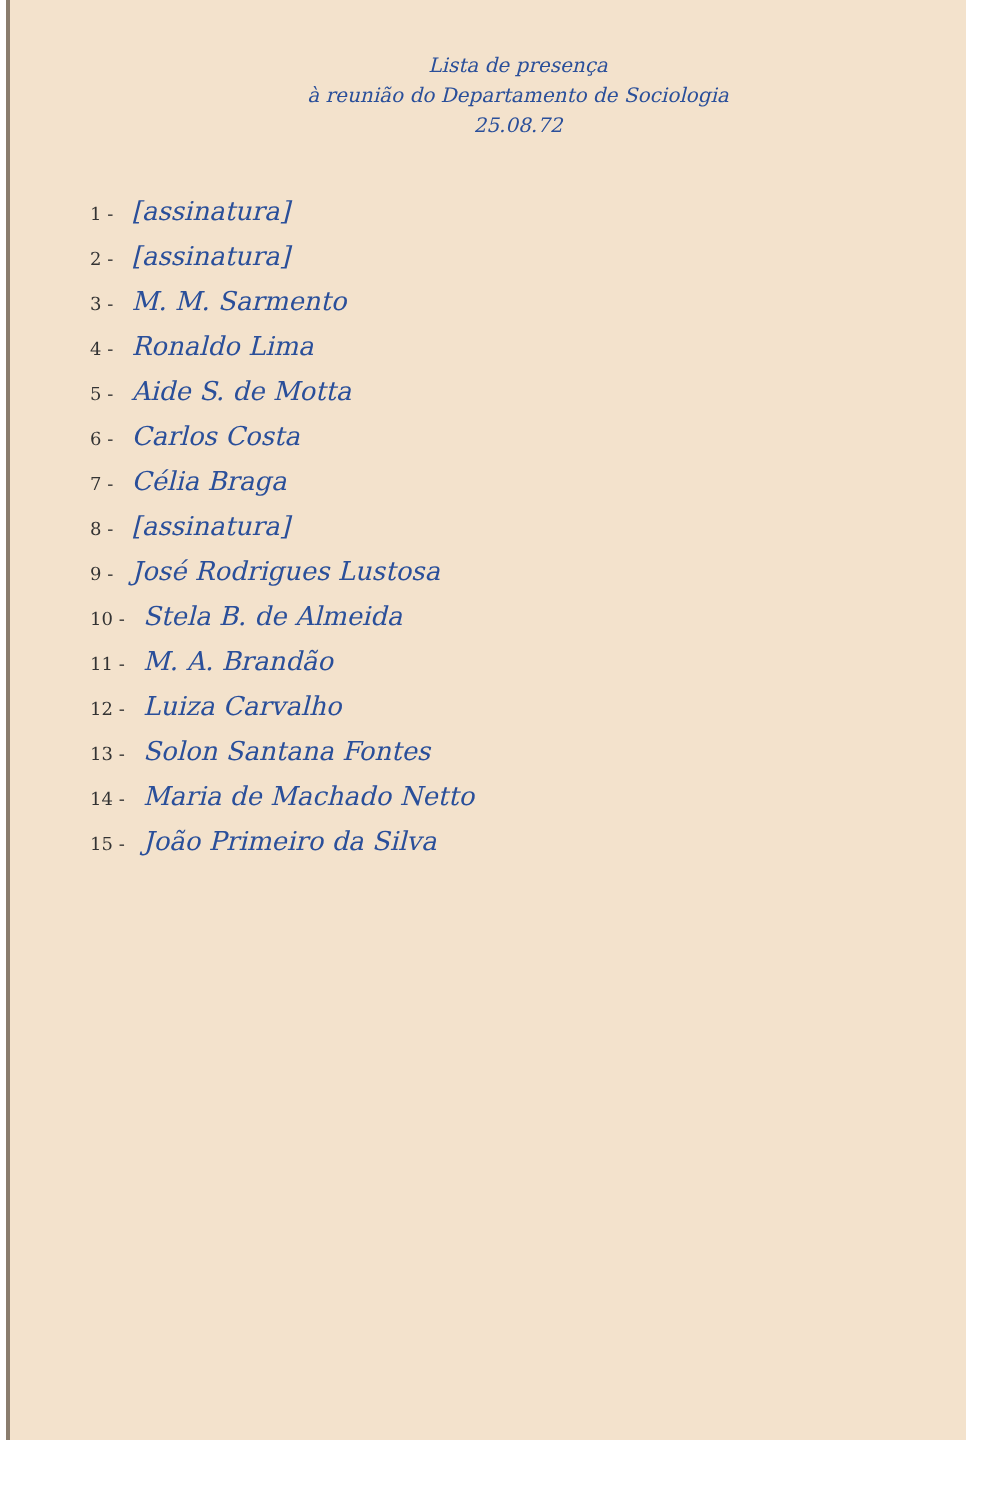Lista de presença
à reunião do Departamento de Sociologia
25.08.72
1 - [assinatura]
2 - [assinatura]
3 - M. M. Sarmento
4 - Ronaldo Lima
5 - Aide S. de Motta
6 - Carlos Costa
7 - Célia Braga
8 - [assinatura]
9 - José Rodrigues Lustosa
10 - Stela B. de Almeida
11 - M. A. Brandão
12 - Luiza Carvalho
13 - Solon Santana Fontes
14 - Maria de Machado Netto
15 - João Primeiro da Silva